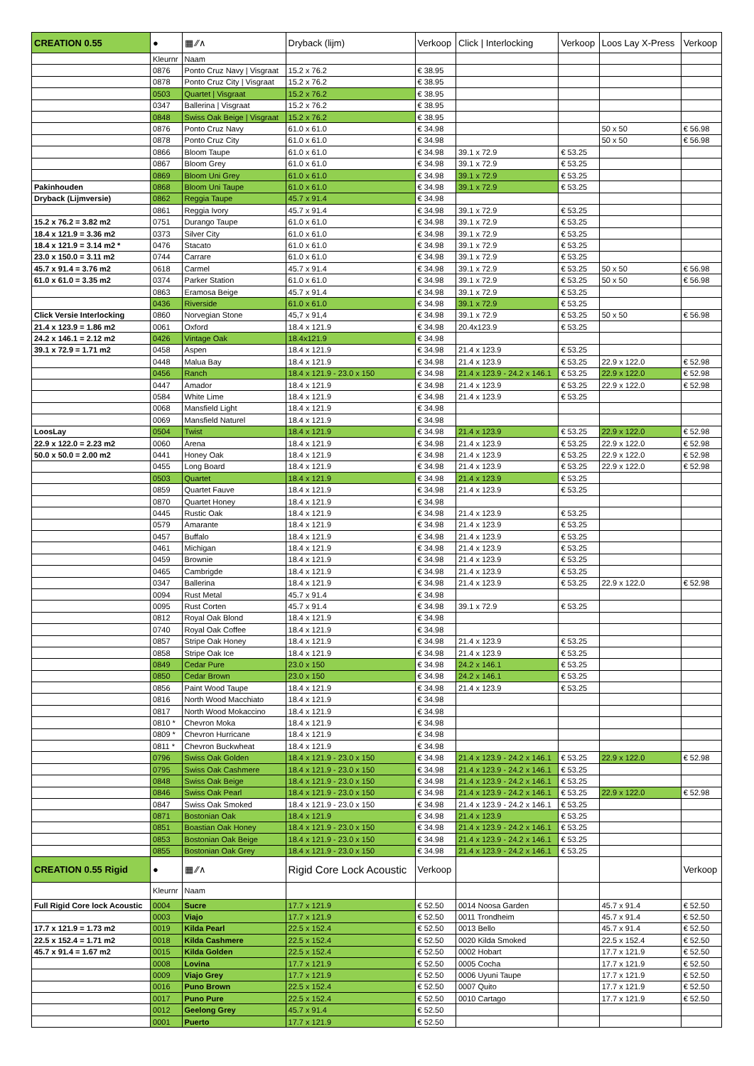| CREATION 0.55 | ● | ▦ ∕∕∧ | Dryback (lijm) | Verkoop | Click / Interlocking | Verkoop | Loos Lay X-Press | Verkoop |
| --- | --- | --- | --- | --- | --- | --- | --- | --- |
| | Kleurnr | Naam | | | | | | |
| | 0876 | Ponto Cruz Navy / Visgraat | 15.2 x 76.2 | € 38.95 | | | | |
| | 0878 | Ponto Cruz City / Visgraat | 15.2 x 76.2 | € 38.95 | | | | |
| | 0503 | Quartet / Visgraat | 15.2 x 76.2 | € 38.95 | | | | |
| | 0347 | Ballerina / Visgraat | 15.2 x 76.2 | € 38.95 | | | | |
| | 0848 | Swiss Oak Beige / Visgraat | 15.2 x 76.2 | € 38.95 | | | | |
| | 0876 | Ponto Cruz Navy | 61.0 x 61.0 | € 34.98 | | | 50 x 50 | € 56.98 |
| | 0878 | Ponto Cruz City | 61.0 x 61.0 | € 34.98 | | | 50 x 50 | € 56.98 |
| | 0866 | Bloom Taupe | 61.0 x 61.0 | € 34.98 | 39.1 x 72.9 | € 53.25 | | |
| | 0867 | Bloom Grey | 61.0 x 61.0 | € 34.98 | 39.1 x 72.9 | € 53.25 | | |
| | 0869 | Bloom Uni Grey | 61.0 x 61.0 | € 34.98 | 39.1 x 72.9 | € 53.25 | | |
| Pakinhouden | 0868 | Bloom Uni Taupe | 61.0 x 61.0 | € 34.98 | 39.1 x 72.9 | € 53.25 | | |
| Dryback (Lijmversie) | 0862 | Reggia Taupe | 45.7 x 91.4 | € 34.98 | | | | |
| | 0861 | Reggia Ivory | 45.7 x 91.4 | € 34.98 | 39.1 x 72.9 | € 53.25 | | |
| 15.2 x 76.2 = 3.82 m2 | 0751 | Durango Taupe | 61.0 x 61.0 | € 34.98 | 39.1 x 72.9 | € 53.25 | | |
| 18.4 x 121.9 = 3.36 m2 | 0373 | Silver City | 61.0 x 61.0 | € 34.98 | 39.1 x 72.9 | € 53.25 | | |
| 18.4 x 121.9 = 3.14 m2 * | 0476 | Stacato | 61.0 x 61.0 | € 34.98 | 39.1 x 72.9 | € 53.25 | | |
| 23.0 x 150.0 = 3.11 m2 | 0744 | Carrare | 61.0 x 61.0 | € 34.98 | 39.1 x 72.9 | € 53.25 | | |
| 45.7 x 91.4 = 3.76 m2 | 0618 | Carmel | 45.7 x 91.4 | € 34.98 | 39.1 x 72.9 | € 53.25 | 50 x 50 | € 56.98 |
| 61.0 x 61.0 = 3.35 m2 | 0374 | Parker Station | 61.0 x 61.0 | € 34.98 | 39.1 x 72.9 | € 53.25 | 50 x 50 | € 56.98 |
| | 0863 | Eramosa Beige | 45.7 x 91.4 | € 34.98 | 39.1 x 72.9 | € 53.25 | | |
| | 0436 | Riverside | 61.0 x 61.0 | € 34.98 | 39.1 x 72.9 | € 53.25 | | |
| Click Versie Interlocking | 0860 | Norvegian Stone | 45,7 x 91,4 | € 34.98 | 39.1 x 72.9 | € 53.25 | 50 x 50 | € 56.98 |
| 21.4 x 123.9 = 1.86 m2 | 0061 | Oxford | 18.4 x 121.9 | € 34.98 | 20.4x123.9 | € 53.25 | | |
| 24.2 x 146.1 = 2.12 m2 | 0426 | Vintage Oak | 18.4x121.9 | € 34.98 | | | | |
| 39.1 x 72.9 = 1.71 m2 | 0458 | Aspen | 18.4 x 121.9 | € 34.98 | 21.4 x 123.9 | € 53.25 | | |
| | 0448 | Malua Bay | 18.4 x 121.9 | € 34.98 | 21.4 x 123.9 | € 53.25 | 22.9 x 122.0 | € 52.98 |
| | 0456 | Ranch | 18.4 x 121.9 - 23.0 x 150 | € 34.98 | 21.4 x 123.9 - 24.2 x 146.1 | € 53.25 | 22.9 x 122.0 | € 52.98 |
| | 0447 | Amador | 18.4 x 121.9 | € 34.98 | 21.4 x 123.9 | € 53.25 | 22.9 x 122.0 | € 52.98 |
| | 0584 | White Lime | 18.4 x 121.9 | € 34.98 | 21.4 x 123.9 | € 53.25 | | |
| | 0068 | Mansfield Light | 18.4 x 121.9 | € 34.98 | | | | |
| | 0069 | Mansfield Naturel | 18.4 x 121.9 | € 34.98 | | | | |
| LoosLay | 0504 | Twist | 18.4 x 121.9 | € 34.98 | 21.4 x 123.9 | € 53.25 | 22.9 x 122.0 | € 52.98 |
| 22.9 x 122.0 = 2.23 m2 | 0060 | Arena | 18.4 x 121.9 | € 34.98 | 21.4 x 123.9 | € 53.25 | 22.9 x 122.0 | € 52.98 |
| 50.0 x 50.0 = 2.00 m2 | 0441 | Honey Oak | 18.4 x 121.9 | € 34.98 | 21.4 x 123.9 | € 53.25 | 22.9 x 122.0 | € 52.98 |
| | 0455 | Long Board | 18.4 x 121.9 | € 34.98 | 21.4 x 123.9 | € 53.25 | 22.9 x 122.0 | € 52.98 |
| | 0503 | Quartet | 18.4 x 121.9 | € 34.98 | 21.4 x 123.9 | € 53.25 | | |
| | 0859 | Quartet Fauve | 18.4 x 121.9 | € 34.98 | 21.4 x 123.9 | € 53.25 | | |
| | 0870 | Quartet Honey | 18.4 x 121.9 | € 34.98 | | | | |
| | 0445 | Rustic Oak | 18.4 x 121.9 | € 34.98 | 21.4 x 123.9 | € 53.25 | | |
| | 0579 | Amarante | 18.4 x 121.9 | € 34.98 | 21.4 x 123.9 | € 53.25 | | |
| | 0457 | Buffalo | 18.4 x 121.9 | € 34.98 | 21.4 x 123.9 | € 53.25 | | |
| | 0461 | Michigan | 18.4 x 121.9 | € 34.98 | 21.4 x 123.9 | € 53.25 | | |
| | 0459 | Brownie | 18.4 x 121.9 | € 34.98 | 21.4 x 123.9 | € 53.25 | | |
| | 0465 | Cambrigde | 18.4 x 121.9 | € 34.98 | 21.4 x 123.9 | € 53.25 | | |
| | 0347 | Ballerina | 18.4 x 121.9 | € 34.98 | 21.4 x 123.9 | € 53.25 | 22.9 x 122.0 | € 52.98 |
| | 0094 | Rust Metal | 45.7 x 91.4 | € 34.98 | | | | |
| | 0095 | Rust Corten | 45.7 x 91.4 | € 34.98 | 39.1 x 72.9 | € 53.25 | | |
| | 0812 | Royal Oak Blond | 18.4 x 121.9 | € 34.98 | | | | |
| | 0740 | Royal Oak Coffee | 18.4 x 121.9 | € 34.98 | | | | |
| | 0857 | Stripe Oak Honey | 18.4 x 121.9 | € 34.98 | 21.4 x 123.9 | € 53.25 | | |
| | 0858 | Stripe Oak Ice | 18.4 x 121.9 | € 34.98 | 21.4 x 123.9 | € 53.25 | | |
| | 0849 | Cedar Pure | 23.0 x 150 | € 34.98 | 24.2 x 146.1 | € 53.25 | | |
| | 0850 | Cedar Brown | 23.0 x 150 | € 34.98 | 24.2 x 146.1 | € 53.25 | | |
| | 0856 | Paint Wood Taupe | 18.4 x 121.9 | € 34.98 | 21.4 x 123.9 | € 53.25 | | |
| | 0816 | North Wood Macchiato | 18.4 x 121.9 | € 34.98 | | | | |
| | 0817 | North Wood Mokaccino | 18.4 x 121.9 | € 34.98 | | | | |
| | 0810 * | Chevron Moka | 18.4 x 121.9 | € 34.98 | | | | |
| | 0809 * | Chevron Hurricane | 18.4 x 121.9 | € 34.98 | | | | |
| | 0811 * | Chevron Buckwheat | 18.4 x 121.9 | € 34.98 | | | | |
| | 0796 | Swiss Oak Golden | 18.4 x 121.9 - 23.0 x 150 | € 34.98 | 21.4 x 123.9 - 24.2 x 146.1 | € 53.25 | 22.9 x 122.0 | € 52.98 |
| | 0795 | Swiss Oak Cashmere | 18.4 x 121.9 - 23.0 x 150 | € 34.98 | 21.4 x 123.9 - 24.2 x 146.1 | € 53.25 | | |
| | 0848 | Swiss Oak Beige | 18.4 x 121.9 - 23.0 x 150 | € 34.98 | 21.4 x 123.9 - 24.2 x 146.1 | € 53.25 | | |
| | 0846 | Swiss Oak Pearl | 18.4 x 121.9 - 23.0 x 150 | € 34.98 | 21.4 x 123.9 - 24.2 x 146.1 | € 53.25 | 22.9 x 122.0 | € 52.98 |
| | 0847 | Swiss Oak Smoked | 18.4 x 121.9 - 23.0 x 150 | € 34.98 | 21.4 x 123.9 - 24.2 x 146.1 | € 53.25 | | |
| | 0871 | Bostonian Oak | 18.4 x 121.9 | € 34.98 | 21.4 x 123.9 | € 53.25 | | |
| | 0851 | Boastian Oak Honey | 18.4 x 121.9 - 23.0 x 150 | € 34.98 | 21.4 x 123.9 - 24.2 x 146.1 | € 53.25 | | |
| | 0853 | Bostonian Oak Beige | 18.4 x 121.9 - 23.0 x 150 | € 34.98 | 21.4 x 123.9 - 24.2 x 146.1 | € 53.25 | | |
| | 0855 | Bostonian Oak Grey | 18.4 x 121.9 - 23.0 x 150 | € 34.98 | 21.4 x 123.9 - 24.2 x 146.1 | € 53.25 | | |
| CREATION 0.55 Rigid | ● | ▦ ∕∕∧ | Rigid Core Lock Acoustic | Verkoop | | | | Verkoop |
| | Kleurnr | Naam | | | | | | |
| Full Rigid Core lock Acoustic | 0004 | Sucre | 17.7 x 121.9 | € 52.50 | 0014 Noosa Garden | | 45.7 x 91.4 | € 52.50 |
| | 0003 | Viajo | 17.7 x 121.9 | € 52.50 | 0011 Trondheim | | 45.7 x 91.4 | € 52.50 |
| 17.7 x 121.9 = 1.73 m2 | 0019 | Kilda Pearl | 22.5 x 152.4 | € 52.50 | 0013 Bello | | 45.7 x 91.4 | € 52.50 |
| 22.5 x 152.4 = 1.71 m2 | 0018 | Kilda Cashmere | 22.5 x 152.4 | € 52.50 | 0020 Kilda Smoked | | 22.5 x 152.4 | € 52.50 |
| 45.7 x 91.4 = 1.67 m2 | 0015 | Kilda Golden | 22.5 x 152.4 | € 52.50 | 0002 Hobart | | 17.7 x 121.9 | € 52.50 |
| | 0008 | Lovina | 17.7 x 121.9 | € 52.50 | 0005 Cocha | | 17.7 x 121.9 | € 52.50 |
| | 0009 | Viajo Grey | 17.7 x 121.9 | € 52.50 | 0006 Uyuni Taupe | | 17.7 x 121.9 | € 52.50 |
| | 0016 | Puno Brown | 22.5 x 152.4 | € 52.50 | 0007 Quito | | 17.7 x 121.9 | € 52.50 |
| | 0017 | Puno Pure | 22.5 x 152.4 | € 52.50 | 0010 Cartago | | 17.7 x 121.9 | € 52.50 |
| | 0012 | Geelong Grey | 45.7 x 91.4 | € 52.50 | | | | |
| | 0001 | Puerto | 17.7 x 121.9 | € 52.50 | | | | |